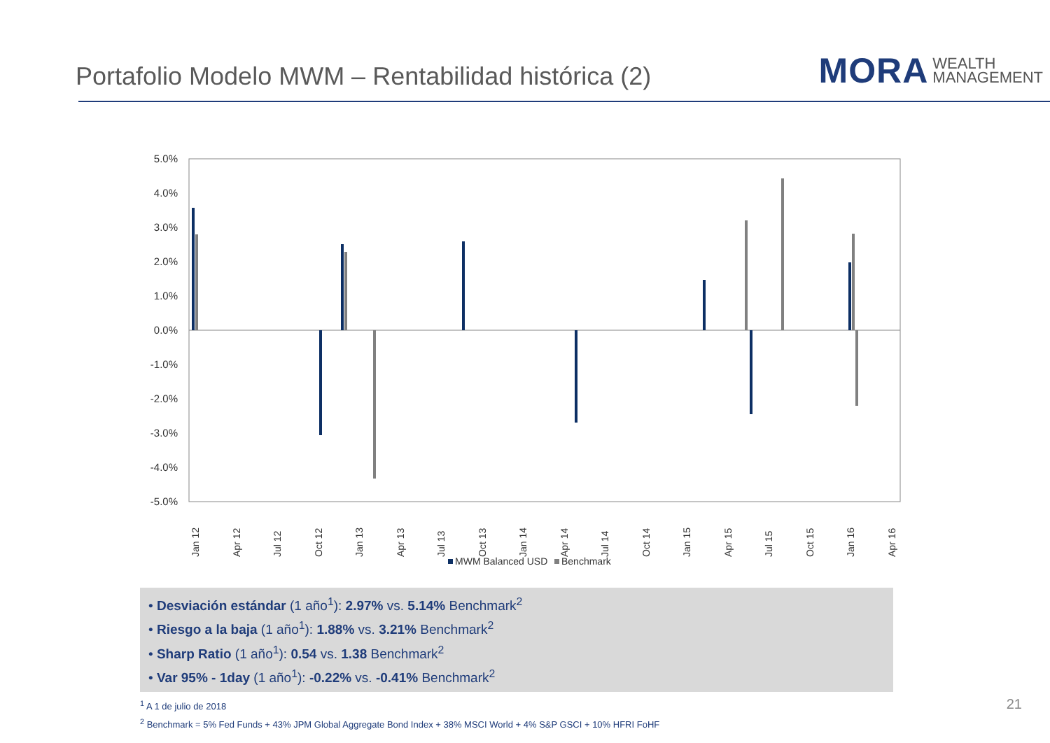Portafolio Modelo MWM – Rentabilidad histórica (2)
MORA WEALTH
MANAGEMENT
5.0%
4.0%
3.0%
2.0%
1.0%
0.0%
-1.0%
-2.0%
-3.0%
-4.0%
-5.0%
Jan 12
Apr 12
Jul 12
Oct 12
Jan 13
Apr 13
Jul 13
Oct 13
Jan 14
Apr 14
Jul 14
Oct 14
Jan 15
Apr 15
Jul 15
Oct 15
Jan 16
Apr 16
MWM Balanced USD
Benchmark
• Desviación estándar (1 año<sup>1</sup>): 2.97% vs. 5.14% Benchmark<sup>2</sup>
• Riesgo a la baja (1 año<sup>1</sup>): 1.88% vs. 3.21% Benchmark<sup>2</sup>
• Sharp Ratio (1 año<sup>1</sup>): 0.54 vs. 1.38 Benchmark<sup>2</sup>
• Var 95% - 1day (1 año<sup>1</sup>): -0.22% vs. -0.41% Benchmark<sup>2</sup>
<sup>1</sup> A 1 de julio de 2018
<sup>2</sup> Benchmark = 5% Fed Funds + 43% JPM Global Aggregate Bond Index + 38% MSCI World + 4% S&P GSCI + 10% HFRI FoHF
21